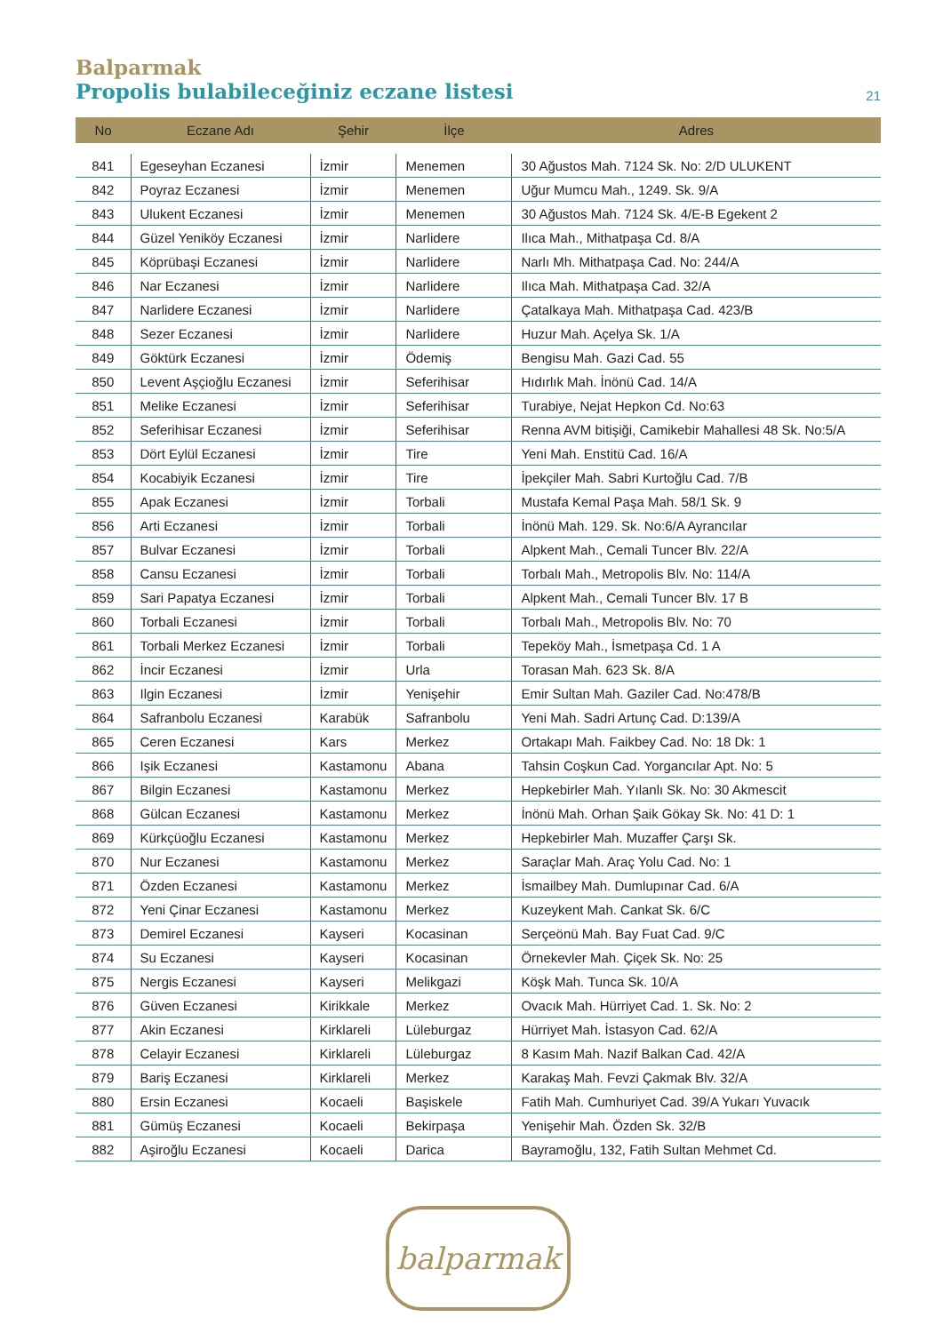Balparmak
Propolis bulabileceğiniz eczane listesi
21
| No | Eczane Adı | Şehir | İlçe | Adres |
| --- | --- | --- | --- | --- |
| 841 | Egeseyhan Eczanesi | İzmir | Menemen | 30 Ağustos Mah. 7124 Sk. No: 2/D ULUKENT |
| 842 | Poyraz Eczanesi | İzmir | Menemen | Uğur Mumcu Mah., 1249. Sk. 9/A |
| 843 | Ulukent Eczanesi | İzmir | Menemen | 30 Ağustos Mah. 7124 Sk. 4/E-B Egekent 2 |
| 844 | Güzel Yeniköy Eczanesi | İzmir | Narlidere | Ilıca Mah., Mithatpaşa Cd. 8/A |
| 845 | Köprübaşi Eczanesi | İzmir | Narlidere | Narlı Mh. Mithatpaşa Cad. No: 244/A |
| 846 | Nar Eczanesi | İzmir | Narlidere | Ilıca Mah. Mithatpaşa Cad. 32/A |
| 847 | Narlidere Eczanesi | İzmir | Narlidere | Çatalkaya Mah. Mithatpaşa Cad. 423/B |
| 848 | Sezer Eczanesi | İzmir | Narlidere | Huzur Mah. Açelya Sk. 1/A |
| 849 | Göktürk Eczanesi | İzmir | Ödemiş | Bengisu Mah. Gazi Cad. 55 |
| 850 | Levent Aşçioğlu Eczanesi | İzmir | Seferihisar | Hıdırlık Mah. İnönü Cad. 14/A |
| 851 | Melike Eczanesi | İzmir | Seferihisar | Turabiye, Nejat Hepkon Cd. No:63 |
| 852 | Seferihisar Eczanesi | İzmir | Seferihisar | Renna AVM bitişiği, Camikebir Mahallesi 48 Sk. No:5/A |
| 853 | Dört Eylül Eczanesi | İzmir | Tire | Yeni Mah. Enstitü Cad. 16/A |
| 854 | Kocabiyik Eczanesi | İzmir | Tire | İpekçiler Mah. Sabri Kurtoğlu Cad. 7/B |
| 855 | Apak Eczanesi | İzmir | Torbali | Mustafa Kemal Paşa Mah. 58/1 Sk. 9 |
| 856 | Arti Eczanesi | İzmir | Torbali | İnönü Mah. 129. Sk. No:6/A Ayrancılar |
| 857 | Bulvar Eczanesi | İzmir | Torbali | Alpkent Mah., Cemali Tuncer Blv. 22/A |
| 858 | Cansu Eczanesi | İzmir | Torbali | Torbalı Mah., Metropolis Blv. No: 114/A |
| 859 | Sari Papatya Eczanesi | İzmir | Torbali | Alpkent Mah., Cemali Tuncer Blv. 17 B |
| 860 | Torbali Eczanesi | İzmir | Torbali | Torbalı Mah., Metropolis Blv. No: 70 |
| 861 | Torbali Merkez Eczanesi | İzmir | Torbali | Tepeköy Mah., İsmetpaşa Cd. 1 A |
| 862 | İncir Eczanesi | İzmir | Urla | Torasan Mah. 623 Sk. 8/A |
| 863 | Ilgin Eczanesi | İzmir | Yenişehir | Emir Sultan Mah. Gaziler Cad. No:478/B |
| 864 | Safranbolu Eczanesi | Karabük | Safranbolu | Yeni Mah. Sadri Artunç Cad. D:139/A |
| 865 | Ceren Eczanesi | Kars | Merkez | Ortakapı Mah. Faikbey Cad. No: 18 Dk: 1 |
| 866 | Işik Eczanesi | Kastamonu | Abana | Tahsin Coşkun Cad. Yorgancılar Apt. No: 5 |
| 867 | Bilgin Eczanesi | Kastamonu | Merkez | Hepkebirler Mah. Yılanlı Sk. No: 30 Akmescit |
| 868 | Gülcan Eczanesi | Kastamonu | Merkez | İnönü Mah. Orhan Şaik Gökay Sk. No: 41 D: 1 |
| 869 | Kürkçüoğlu Eczanesi | Kastamonu | Merkez | Hepkebirler Mah. Muzaffer Çarşı Sk. |
| 870 | Nur Eczanesi | Kastamonu | Merkez | Saraçlar Mah. Araç Yolu Cad. No: 1 |
| 871 | Özden Eczanesi | Kastamonu | Merkez | İsmailbey Mah. Dumlupınar Cad. 6/A |
| 872 | Yeni Çinar Eczanesi | Kastamonu | Merkez | Kuzeykent Mah. Cankat Sk. 6/C |
| 873 | Demirel Eczanesi | Kayseri | Kocasinan | Serçeönü Mah. Bay Fuat Cad. 9/C |
| 874 | Su Eczanesi | Kayseri | Kocasinan | Örnekevler Mah. Çiçek Sk. No: 25 |
| 875 | Nergis Eczanesi | Kayseri | Melikgazi | Köşk Mah. Tunca Sk. 10/A |
| 876 | Güven Eczanesi | Kirikkale | Merkez | Ovacık Mah. Hürriyet Cad. 1. Sk. No: 2 |
| 877 | Akin Eczanesi | Kirklareli | Lüleburgaz | Hürriyet Mah. İstasyon Cad. 62/A |
| 878 | Celayir Eczanesi | Kirklareli | Lüleburgaz | 8 Kasım Mah. Nazif Balkan Cad. 42/A |
| 879 | Bariş Eczanesi | Kirklareli | Merkez | Karakaş Mah. Fevzi Çakmak Blv. 32/A |
| 880 | Ersin Eczanesi | Kocaeli | Başiskele | Fatih Mah. Cumhuriyet Cad. 39/A Yukarı Yuvacık |
| 881 | Gümüş Eczanesi | Kocaeli | Bekirpaşa | Yenişehir Mah. Özden Sk. 32/B |
| 882 | Aşiroğlu Eczanesi | Kocaeli | Darica | Bayramoğlu, 132, Fatih Sultan Mehmet Cd. |
balparmak